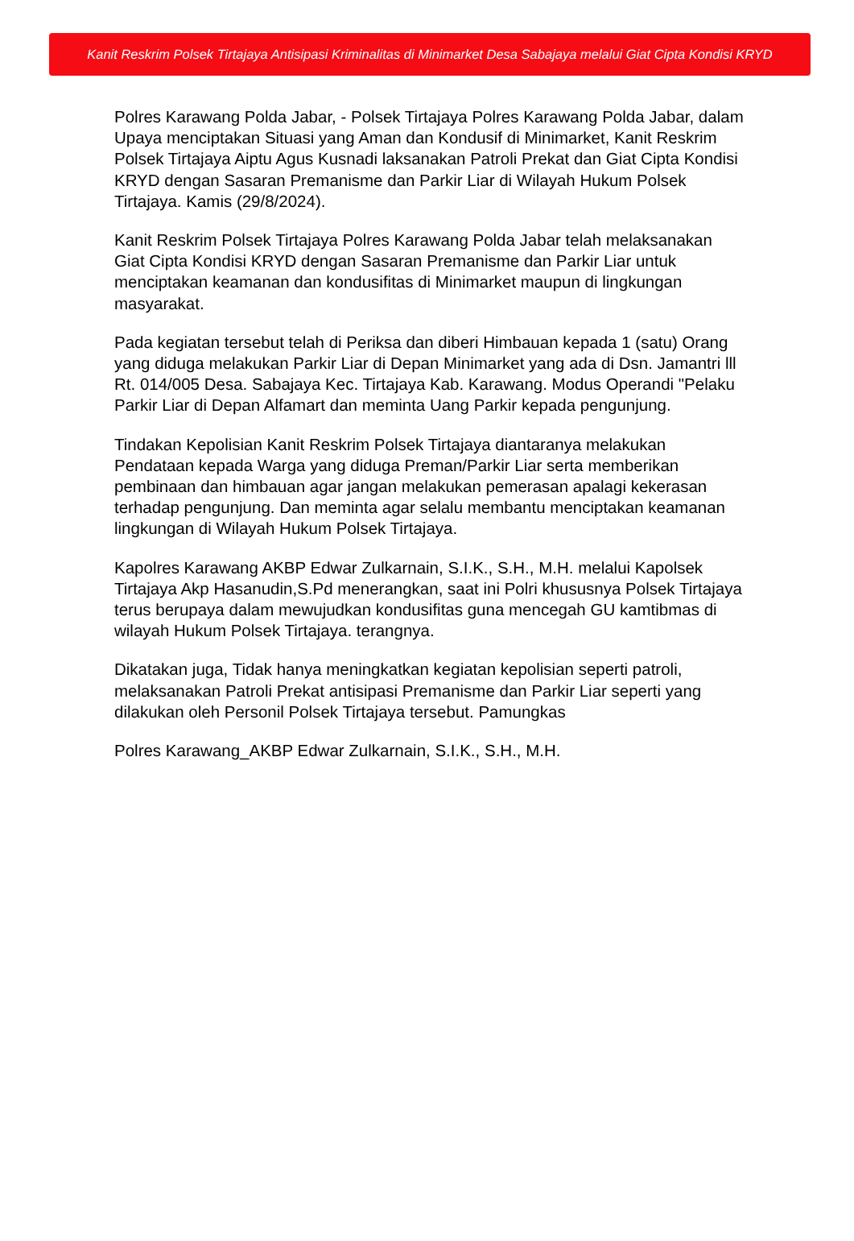Kanit Reskrim Polsek Tirtajaya Antisipasi Kriminalitas di Minimarket Desa Sabajaya melalui Giat Cipta Kondisi KRYD
Polres Karawang Polda Jabar, - Polsek Tirtajaya Polres Karawang Polda Jabar, dalam Upaya menciptakan Situasi yang Aman dan Kondusif di Minimarket, Kanit Reskrim Polsek Tirtajaya Aiptu Agus Kusnadi laksanakan Patroli Prekat dan Giat Cipta Kondisi KRYD dengan Sasaran Premanisme dan Parkir Liar di Wilayah Hukum Polsek Tirtajaya. Kamis (29/8/2024).
Kanit Reskrim Polsek Tirtajaya Polres Karawang Polda Jabar telah melaksanakan Giat Cipta Kondisi KRYD dengan Sasaran Premanisme dan Parkir Liar untuk menciptakan keamanan dan kondusifitas di Minimarket maupun di lingkungan masyarakat.
Pada kegiatan tersebut telah di Periksa dan diberi Himbauan kepada 1 (satu) Orang yang diduga melakukan Parkir Liar di Depan Minimarket yang ada di Dsn. Jamantri lll Rt. 014/005 Desa. Sabajaya Kec. Tirtajaya Kab. Karawang. Modus Operandi "Pelaku Parkir Liar di Depan Alfamart dan meminta Uang Parkir kepada pengunjung.
Tindakan Kepolisian Kanit Reskrim Polsek Tirtajaya diantaranya melakukan Pendataan kepada Warga yang diduga Preman/Parkir Liar serta memberikan pembinaan dan himbauan agar jangan melakukan pemerasan apalagi kekerasan terhadap pengunjung. Dan meminta agar selalu membantu menciptakan keamanan lingkungan di Wilayah Hukum Polsek Tirtajaya.
Kapolres Karawang AKBP Edwar Zulkarnain, S.I.K., S.H., M.H. melalui Kapolsek Tirtajaya Akp Hasanudin,S.Pd menerangkan, saat ini Polri khususnya Polsek Tirtajaya terus berupaya dalam mewujudkan kondusifitas guna mencegah GU kamtibmas di wilayah Hukum Polsek Tirtajaya. terangnya.
Dikatakan juga, Tidak hanya meningkatkan kegiatan kepolisian seperti patroli, melaksanakan Patroli Prekat antisipasi Premanisme dan Parkir Liar seperti yang dilakukan oleh Personil Polsek Tirtajaya tersebut. Pamungkas
Polres Karawang_AKBP Edwar Zulkarnain, S.I.K., S.H., M.H.